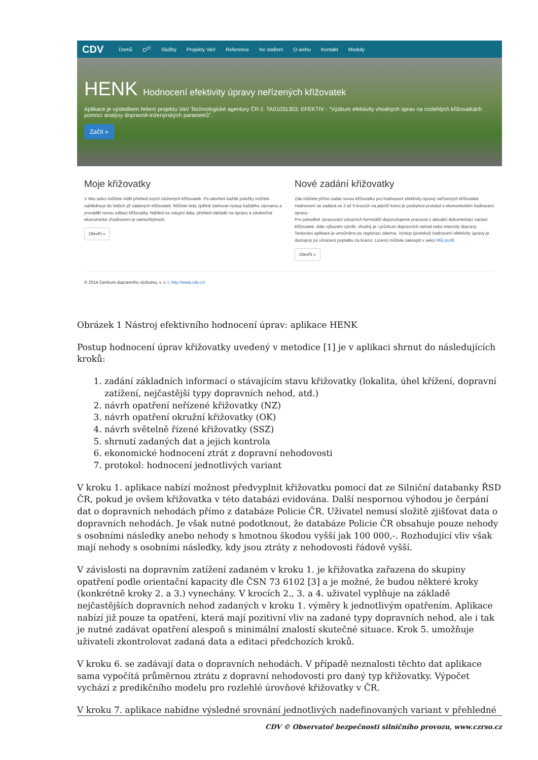CDV Domů O<sup>37</sup> Služby Projekty VaV Reference Ke stažení O webu Kontakt Moduly
HENK Hodnocení efektivity úpravy neřízených křižovatek
Aplikace je výsledkem řešení projektu VaV Technologické agentury ČR č. TA01031303: EFEKTIV - "Výzkum efektivity vhodných úprav na rozlehlých křižovatkách pomocí analýzy dopravně-inženýrských parametrů".
Začít »
Moje křižovatky
V této sekci můžete vidět přehled svých uložených křižovatek. Po otevření každé položky můžete nahlédnout do Vašich již zadaných křižovatek. Můžete tedy zpětně stahovat výstup každého záznamu a provádět novou editaci křižovatky. Náhled na vstupní data, přehled nákladů na úpravu a závěrečné ekonomické zhodnocení je samozřejmostí.
Otevřít »
Nové zadání křižovatky
Zde můžete přímo zadat novou křižovatku pro hodnocení efektivity úpravy neřízených křižovatek. Hodnocení se zadává ve 3 až 5 krocích na jejichž konci je poskytnut protokol o ekonomickém hodnocení úpravy.
Pro pohodlné zpracování vstupních formulářů doporučujeme pracovat s aktuální dokumentací variant křižovatek, dále výkazem výměr, vhodný je i průzkum dopravních nehod nebo intenzity dopravy.
Testování aplikace je umožněno po registraci zdarma. Výstup (protokol) hodnocení efektivity úpravy je dostupný po uhrazení poplatku za licenci. Licenci můžete zakoupit v sekci Můj profil.
Otevřít »
© 2014 Centrum dopravního výzkumu, v. v. i. http://www.cdv.cz/
Obrázek 1 Nástroj efektivního hodnocení úprav: aplikace HENK
Postup hodnocení úprav křižovatky uvedený v metodice [1] je v aplikaci shrnut do následujících kroků:
1. zadání základních informací o stávajícím stavu křižovatky (lokalita, úhel křížení, dopravní zatížení, nejčastější typy dopravních nehod, atd.)
2. návrh opatření neřízené křižovatky (NZ)
3. návrh opatření okružní křižovatky (OK)
4. návrh světelně řízené křižovatky (SSZ)
5. shrnutí zadaných dat a jejich kontrola
6. ekonomické hodnocení ztrát z dopravní nehodovosti
7. protokol: hodnocení jednotlivých variant
V kroku 1. aplikace nabízí možnost předvyplnit křižovatku pomocí dat ze Silniční databanky ŘSD ČR, pokud je ovšem křižovatka v této databázi evidována. Další nespornou výhodou je čerpání dat o dopravních nehodách přímo z databáze Policie ČR. Uživatel nemusí složitě zjišťovat data o dopravních nehodách. Je však nutné podotknout, že databáze Policie ČR obsahuje pouze nehody s osobními následky anebo nehody s hmotnou škodou vyšší jak 100 000,-. Rozhodující vliv však mají nehody s osobními následky, kdy jsou ztráty z nehodovosti řádově vyšší.
V závislosti na dopravním zatížení zadaném v kroku 1. je křižovatka zařazena do skupiny opatření podle orientační kapacity dle ČSN 73 6102 [3] a je možné, že budou některé kroky (konkrétně kroky 2. a 3.) vynechány. V krocích 2., 3. a 4. uživatel vyplňuje na základě nejčastějších dopravních nehod zadaných v kroku 1. výměry k jednotlivým opatřením. Aplikace nabízí již pouze ta opatření, která mají pozitivní vliv na zadané typy dopravních nehod, ale i tak je nutné zadávat opatření alespoň s minimální znalostí skutečné situace. Krok 5. umožňuje uživateli zkontrolovat zadaná data a editaci předchozích kroků.
V kroku 6. se zadávají data o dopravních nehodách. V případě neznalosti těchto dat aplikace sama vypočítá průměrnou ztrátu z dopravní nehodovosti pro daný typ křižovatky. Výpočet vychází z predikčního modelu pro rozlehlé úrovňové křižovatky v ČR.
V kroku 7. aplikace nabídne výsledné srovnání jednotlivých nadefinovaných variant v přehledné
CDV © Observatoř bezpečnosti silničního provozu, www.czrso.cz